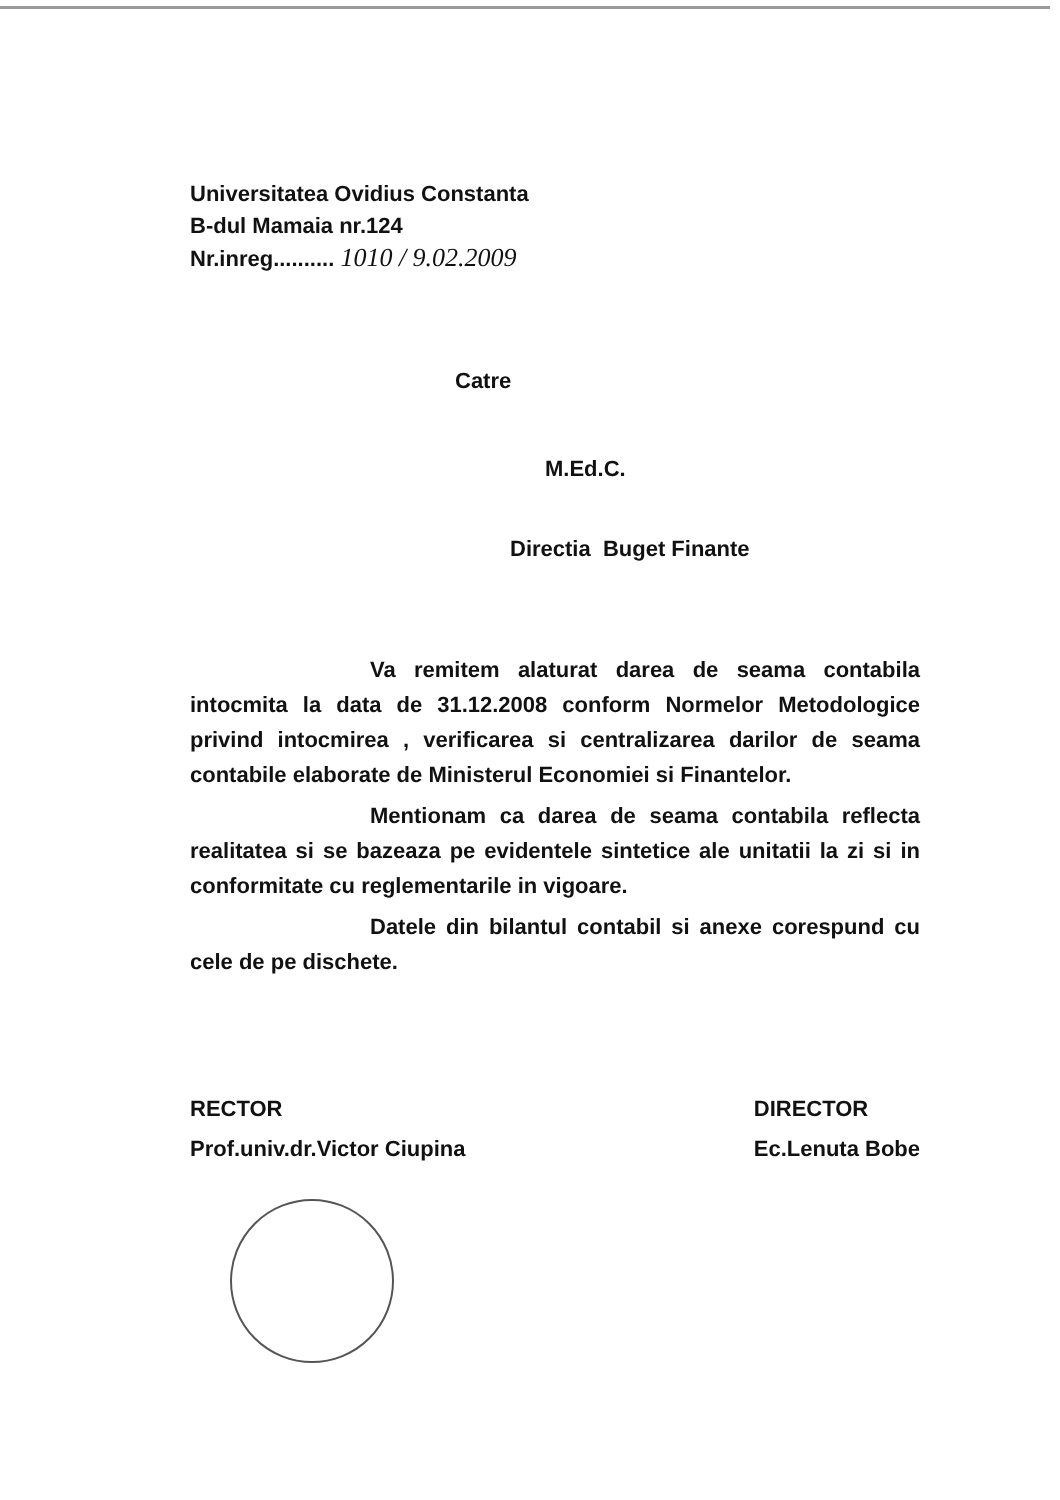Universitatea Ovidius Constanta
B-dul Mamaia nr.124
Nr.inreg.......... 1010 / 9.02.2009
Catre
M.Ed.C.
Directia Buget Finante
Va remitem alaturat darea de seama contabila intocmita la data de 31.12.2008 conform Normelor Metodologice privind intocmirea , verificarea si centralizarea darilor de seama contabile elaborate de Ministerul Economiei si Finantelor.
Mentionam ca darea de seama contabila reflecta realitatea si se bazeaza pe evidentele sintetice ale unitatii la zi si in conformitate cu reglementarile in vigoare.
Datele din bilantul contabil si anexe corespund cu cele de pe dischete.
RECTOR
Prof.univ.dr.Victor Ciupina
DIRECTOR
Ec.Lenuta Bobe